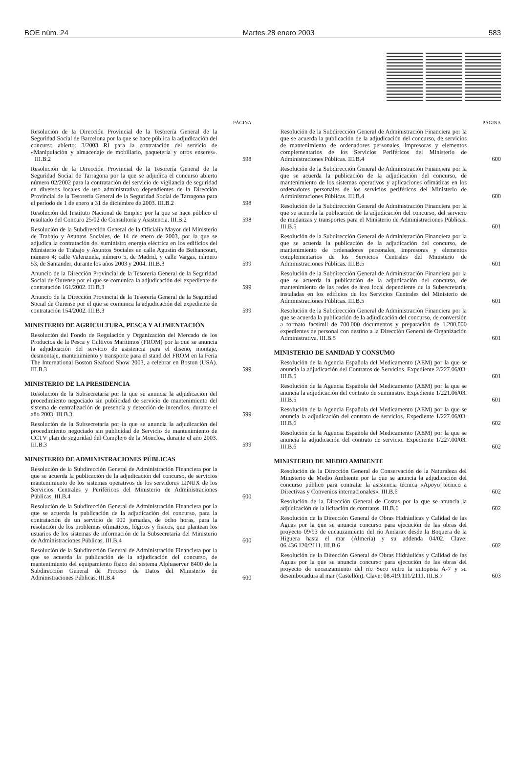BOE núm. 24 Martes 28 enero 2003 583
PÁGINA
Resolución de la Dirección Provincial de la Tesorería General de la Seguridad Social de Barcelona por la que se hace pública la adjudicación del concurso abierto: 3/2003 RI para la contratación del servicio de «Manipulación y almacenaje de mobiliario, paquetería y otros enseres». III.B.2
598
Resolución de la Dirección Provincial de la Tesorería General de la Seguridad Social de Tarragona por la que se adjudica el concurso abierto número 02/2002 para la contratación del servicio de vigilancia de seguridad en diversos locales de uso administrativo dependientes de la Dirección Provincial de la Tesorería General de la Seguridad Social de Tarragona para el período de 1 de enero a 31 de diciembre de 2003. III.B.2
598
Resolución del Instituto Nacional de Empleo por la que se hace público el resultado del Concuro 25/02 de Consultoría y Asistencia. III.B.2
598
Resolución de la Subdirección General de la Oficialía Mayor del Ministerio de Trabajo y Asuntos Sociales, de 14 de enero de 2003, por la que se adjudica la contratación del suministro energía eléctrica en los edificios del Ministerio de Trabajo y Asuntos Sociales en calle Agustín de Bethancourt, número 4; calle Valenzuela, número 5, de Madrid, y calle Vargas, número 53, de Santander, durante los años 2003 y 2004. III.B.3
599
Anuncio de la Dirección Provincial de la Tesorería General de la Seguridad Social de Ourense por el que se comunica la adjudicación del expediente de contratación 161/2002. III.B.3
599
Anuncio de la Dirección Provincial de la Tesorería General de la Seguridad Social de Ourense por el que se comunica la adjudicación del expediente de contratación 154/2002. III.B.3
599
MINISTERIO DE AGRICULTURA, PESCA Y ALIMENTACIÓN
Resolución del Fondo de Regulación y Organización del Mercado de los Productos de la Pesca y Cultivos Marítimos (FROM) por la que se anuncia la adjudicación del servicio de asistencia para el diseño, montaje, desmontaje, mantenimiento y transporte para el stand del FROM en la Feria The International Boston Seafood Show 2003, a celebrar en Boston (USA). III.B.3
599
MINISTERIO DE LA PRESIDENCIA
Resolución de la Subsecretaría por la que se anuncia la adjudicación del procedimiento negociado sin publicidad de servicio de mantenimiento del sistema de centralización de presencia y detección de incendios, durante el año 2003. III.B.3
599
Resolución de la Subsecretaría por la que se anuncia la adjudicación del procedimiento negociado sin publicidad de Servicio de mantenimiento de CCTV plan de seguridad del Complejo de la Moncloa, durante el año 2003. III.B.3
599
MINISTERIO DE ADMINISTRACIONES PÚBLICAS
Resolución de la Subdirección General de Administración Financiera por la que se acuerda la publicación de la adjudicación del concurso, de servicios mantenimiento de los sistemas operativos de los servidores LINUX de los Servicios Centrales y Periféricos del Ministerio de Administraciones Públicas. III.B.4
600
Resolución de la Subdirección General de Administración Financiera por la que se acuerda la publicación de la adjudicación del concurso, para la contratación de un servicio de 900 jornadas, de ocho horas, para la resolución de los problemas ofimáticos, lógicos y fisicos, que plantean los usuarios de los sistemas de información de la Subsecretaría del Ministerio de Administraciones Públicas. III.B.4
600
Resolución de la Subdirección General de Administración Financiera por la que se acuerda la publicación de la adjudicación del concurso, de mantenimiento del equipamiento fisico del sistema Alphaserver 8400 de la Subdirección General de Proceso de Datos del Ministerio de Administraciones Públicas. III.B.4
600
PÁGINA
Resolución de la Subdirección General de Administración Financiera por la que se acuerda la publicación de la adjudicación del concurso, de servicios de mantenimiento de ordenadores personales, impresoras y elementos complementarios de los Servicios Periféricos del Ministerio de Administraciones Públicas. III.B.4
600
Resolución de la Subdirección General de Administración Financiera por la que se acuerda la publicación de la adjudicación del concurso, de mantenimiento de los sistemas operativos y aplicaciones ofimáticas en los ordenadores personales de los servicios periféricos del Ministerio de Administraciones Públicas. III.B.4
600
Resolución de la Subdirección General de Administración Financiera por la que se acuerda la publicación de la adjudicación del concurso, del servicio de mudanzas y transportes para el Ministerio de Administraciones Públicas. III.B.5
601
Resolución de la Subdirección General de Administración Financiera por la que se acuerda la publicación de la adjudicación del concurso, de mantenimiento de ordenadores personales, impresoras y elementos complementarios de los Servicios Centrales del Ministerio de Administraciones Públicas. III.B.5
601
Resolución de la Subdirección General de Administración Financiera por la que se acuerda la publicación de la adjudicación del concurso, de mantenimiento de las redes de área local dependiente de la Subsecretaría, instaladas en los edificios de los Servicios Centrales del Ministerio de Administraciones Públicas. III.B.5
601
Resolución de la Subdirección General de Administración Financiera por la que se acuerda la publicación de la adjudicación del concurso, de conversión a formato facsímil de 700.000 documentos y preparación de 1.200.000 expedientes de personal con destino a la Dirección General de Organización Administrativa. III.B.5
601
MINISTERIO DE SANIDAD Y CONSUMO
Resolución de la Agencia Española del Medicamento (AEM) por la que se anuncia la adjudicación del Contratos de Servicios. Expediente 2/227.06/03. III.B.5
601
Resolución de la Agencia Española del Medicamento (AEM) por la que se anuncia la adjudicación del contrato de suministro. Expediente 1/221.06/03. III.B.5
601
Resolución de la Agencia Española del Medicamento (AEM) por la que se anuncia la adjudicación del contrato de servicios. Expediente 1/227.06/03. III.B.6
602
Resolución de la Agencia Española del Medicamento (AEM) por la que se anuncia la adjudicación del contrato de servicio. Expediente 1/227.00/03. III.B.6
602
MINISTERIO DE MEDIO AMBIENTE
Resolución de la Dirección General de Conservación de la Naturaleza del Ministerio de Medio Ambiente por la que se anuncia la adjudicación del concurso público para contratar la asistencia técnica «Apoyo técnico a Directivas y Convenios internacionales». III.B.6
602
Resolución de la Dirección General de Costas por la que se anuncia la adjudicación de la licitación de contratos. III.B.6
602
Resolución de la Dirección General de Obras Hidráulicas y Calidad de las Aguas por la que se anuncia concurso para ejecución de las obras del proyecto 09/93 de encauzamiento del río Andarax desde la Boquera de la Higuera hasta el mar (Almería) y su addenda 04/02. Clave: 06.436.120/2111. III.B.6
602
Resolución de la Dirección General de Obras Hidráulicas y Calidad de las Aguas por la que se anuncia concurso para ejecución de las obras del proyecto de encauzamiento del río Seco entre la autopista A-7 y su desembocadura al mar (Castellón). Clave: 08.419.111/2111. III.B.7
603